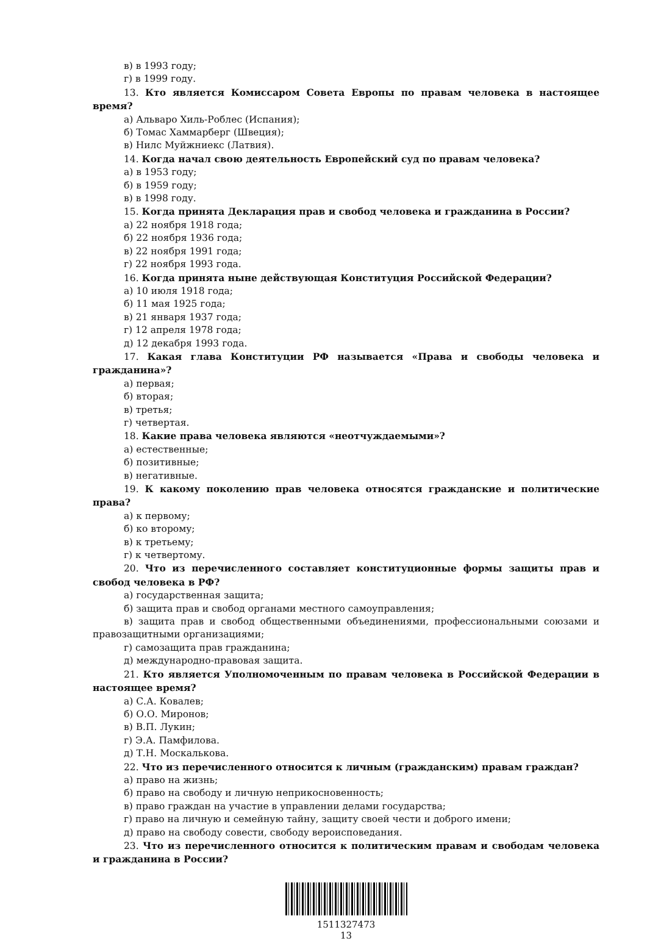в) в 1993 году;
г) в 1999 году.
13. Кто является Комиссаром Совета Европы по правам человека в настоящее время?
а) Альваро Хиль-Роблес (Испания);
б) Томас Хаммарберг (Швеция);
в) Нилс Муйжниекс (Латвия).
14. Когда начал свою деятельность Европейский суд по правам человека?
а) в 1953 году;
б) в 1959 году;
в) в 1998 году.
15. Когда принята Декларация прав и свобод человека и гражданина в России?
а) 22 ноября 1918 года;
б) 22 ноября 1936 года;
в) 22 ноября 1991 года;
г) 22 ноября 1993 года.
16. Когда принята ныне действующая Конституция Российской Федерации?
а) 10 июля 1918 года;
б) 11 мая 1925 года;
в) 21 января 1937 года;
г) 12 апреля 1978 года;
д) 12 декабря 1993 года.
17. Какая глава Конституции РФ называется «Права и свободы человека и гражданина»?
а) первая;
б) вторая;
в) третья;
г) четвертая.
18. Какие права человека являются «неотчуждаемыми»?
а) естественные;
б) позитивные;
в) негативные.
19. К какому поколению прав человека относятся гражданские и политические права?
а) к первому;
б) ко второму;
в) к третьему;
г) к четвертому.
20. Что из перечисленного составляет конституционные формы защиты прав и свобод человека в РФ?
а) государственная защита;
б) защита прав и свобод органами местного самоуправления;
в) защита прав и свобод общественными объединениями, профессиональными союзами и правозащитными организациями;
г) самозащита прав гражданина;
д) международно-правовая защита.
21. Кто является Уполномоченным по правам человека в Российской Федерации в настоящее время?
а) С.А. Ковалев;
б) О.О. Миронов;
в) В.П. Лукин;
г) Э.А. Памфилова.
д) Т.Н. Москалькова.
22. Что из перечисленного относится к личным (гражданским) правам граждан?
а) право на жизнь;
б) право на свободу и личную неприкосновенность;
в) право граждан на участие в управлении делами государства;
г) право на личную и семейную тайну, защиту своей чести и доброго имени;
д) право на свободу совести, свободу вероисповедания.
23. Что из перечисленного относится к политическим правам и свободам человека и гражданина в России?
1511327473
13